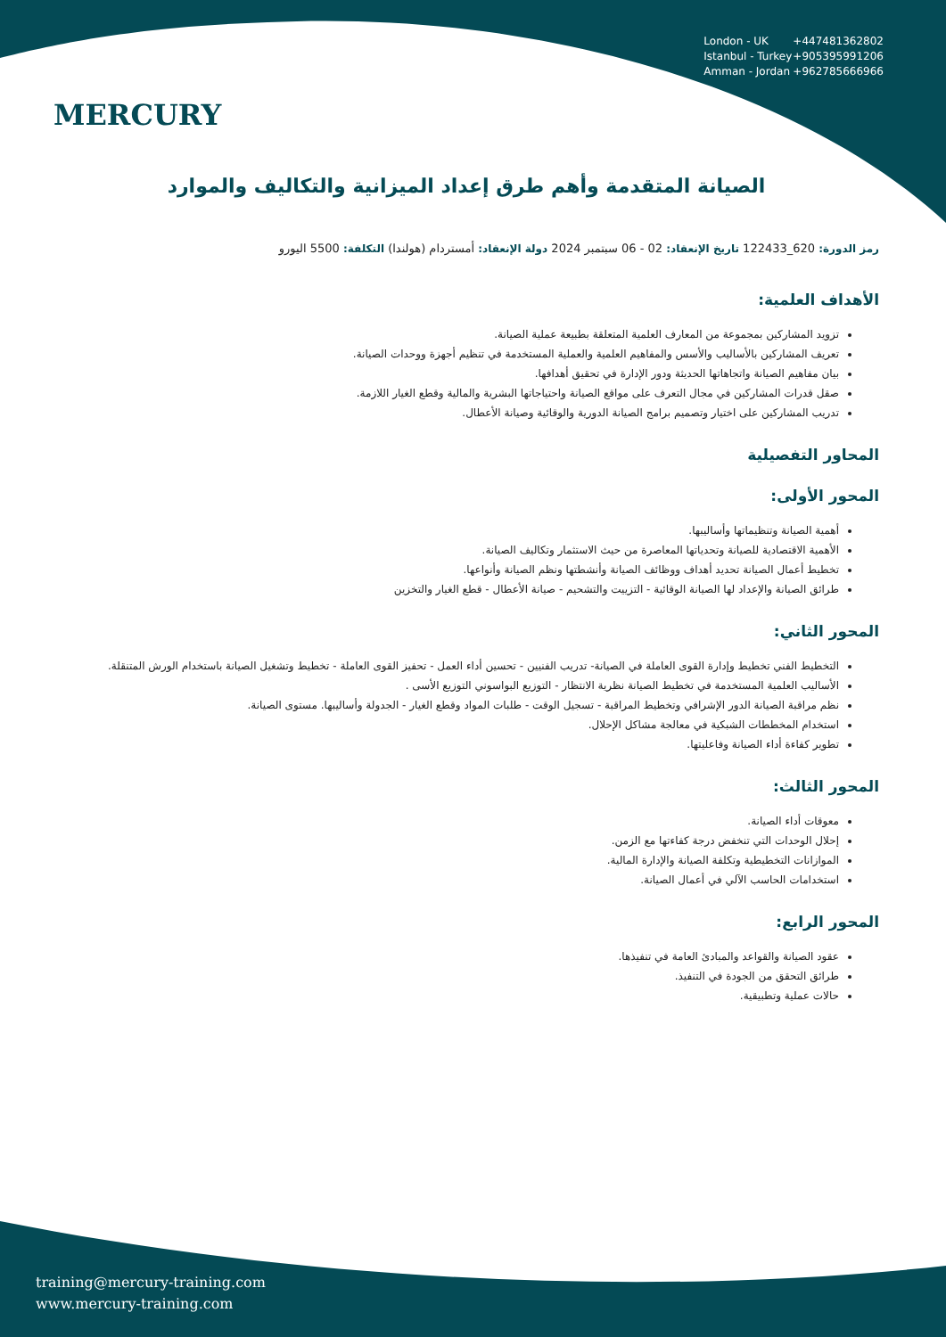MERCURY
London - UK +447481362802
Istanbul - Turkey +905395991206
Amman - Jordan +962785666966
الصيانة المتقدمة وأهم طرق إعداد الميزانية والتكاليف والموارد
رمز الدورة: 620_122433 تاريخ الإنعقاد: 02 - 06 سبتمبر 2024 دولة الإنعقاد: أمستردام (هولندا) التكلفة: 5500 اليورو
الأهداف العلمية:
تزويد المشاركين بمجموعة من المعارف العلمية المتعلقة بطبيعة عملية الصيانة.
تعريف المشاركين بالأساليب والأسس والمفاهيم العلمية والعملية المستخدمة في تنظيم أجهزة ووحدات الصيانة.
بيان مفاهيم الصيانة واتجاهاتها الحديثة ودور الإدارة في تحقيق أهدافها.
صقل قدرات المشاركين في مجال التعرف على مواقع الصيانة واحتياجاتها البشرية والمالية وقطع الغيار اللازمة.
تدريب المشاركين على اختيار وتصميم برامج الصيانة الدورية والوقائية وصيانة الأعطال.
المحاور التفصيلية
المحور الأولى:
أهمية الصيانة وتنظيماتها وأساليبها.
الأهمية الاقتصادية للصيانة وتحدياتها المعاصرة من حيث الاستثمار وتكاليف الصيانة.
تخطيط أعمال الصيانة تحديد أهداف ووظائف الصيانة وأنشطتها ونظم الصيانة وأنواعها.
طرائق الصيانة والإعداد لها الصيانة الوقائية - التزييت والتشحيم - صيانة الأعطال - قطع الغيار والتخزين
المحور الثاني:
التخطيط الفني تخطيط وإدارة القوى العاملة في الصيانة- تدريب الفنيين - تحسين أداء العمل - تحفيز القوى العاملة - تخطيط وتشغيل الصيانة باستخدام الورش المتنقلة.
الأساليب العلمية المستخدمة في تخطيط الصيانة نظرية الانتظار - التوزيع البواسوني التوزيع الأسى .
نظم مراقبة الصيانة الدور الإشرافي وتخطيط المراقبة - تسجيل الوقت - طلبات المواد وقطع الغيار - الجدولة وأساليبها. مستوى الصيانة.
استخدام المخططات الشبكية في معالجة مشاكل الإحلال.
تطوير كفاءة أداء الصيانة وفاعليتها.
المحور الثالث:
معوقات أداء الصيانة.
إحلال الوحدات التي تنخفض درجة كفاءتها مع الزمن.
الموازانات التخطيطية وتكلفة الصيانة والإدارة المالية.
استخدامات الحاسب الآلي في أعمال الصيانة.
المحور الرابع:
عقود الصيانة والقواعد والمبادئ العامة في تنفيذها.
طرائق التحقق من الجودة في التنفيذ.
حالات عملية وتطبيقية.
training@mercury-training.com
www.mercury-training.com